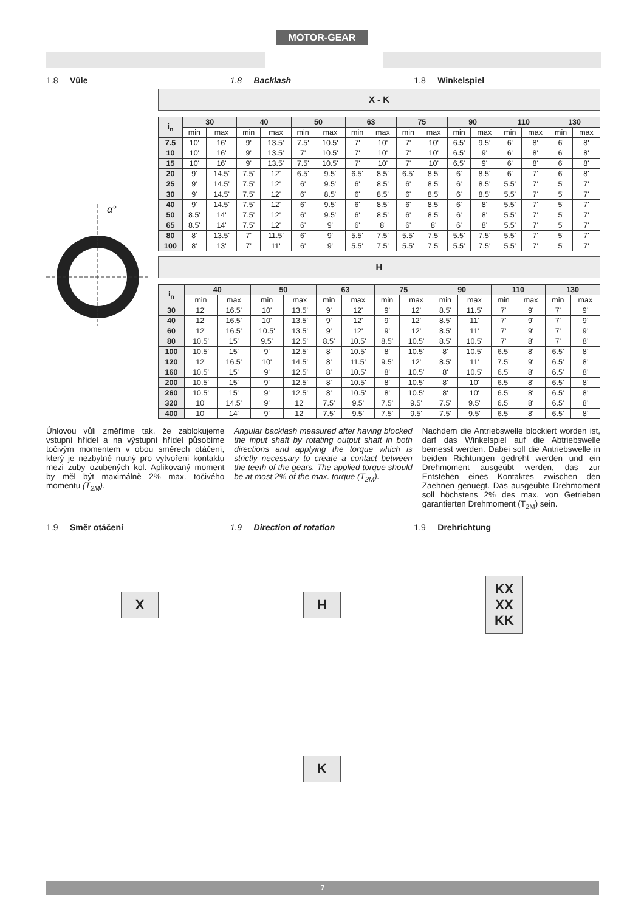MOTOR-GEAR
1.8 Vůle 1.8 Backlash 1.8 Winkelspiel
α°
X - K
| i<sub>n</sub> | 30 | | 40 | | 50 | | 63 | | 75 | | 90 | | 110 | | 130 | |
| --- | --- | --- | --- | --- | --- | --- | --- | --- | --- | --- | --- | --- | --- | --- | --- | --- |
| | min | max | min | max | min | max | min | max | min | max | min | max | min | max | min | max |
| 7.5 | 10' | 16' | 9' | 13.5' | 7.5' | 10.5' | 7' | 10' | 7' | 10' | 6.5' | 9.5' | 6' | 8' | 6' | 8' |
| 10 | 10' | 16' | 9' | 13.5' | 7' | 10.5' | 7' | 10' | 7' | 10' | 6.5' | 9' | 6' | 8' | 6' | 8' |
| 15 | 10' | 16' | 9' | 13.5' | 7.5' | 10.5' | 7' | 10' | 7' | 10' | 6.5' | 9' | 6' | 8' | 6' | 8' |
| 20 | 9' | 14.5' | 7.5' | 12' | 6.5' | 9.5' | 6.5' | 8.5' | 6.5' | 8.5' | 6' | 8.5' | 6' | 7' | 6' | 8' |
| 25 | 9' | 14.5' | 7.5' | 12' | 6' | 9.5' | 6' | 8.5' | 6' | 8.5' | 6' | 8.5' | 5.5' | 7' | 5' | 7' |
| 30 | 9' | 14.5' | 7.5' | 12' | 6' | 8.5' | 6' | 8.5' | 6' | 8.5' | 6' | 8.5' | 5.5' | 7' | 5' | 7' |
| 40 | 9' | 14.5' | 7.5' | 12' | 6' | 9.5' | 6' | 8.5' | 6' | 8.5' | 6' | 8' | 5.5' | 7' | 5' | 7' |
| 50 | 8.5' | 14' | 7.5' | 12' | 6' | 9.5' | 6' | 8.5' | 6' | 8.5' | 6' | 8' | 5.5' | 7' | 5' | 7' |
| 65 | 8.5' | 14' | 7.5' | 12' | 6' | 9' | 6' | 8' | 6' | 8' | 6' | 8' | 5.5' | 7' | 5' | 7' |
| 80 | 8' | 13.5' | 7' | 11.5' | 6' | 9' | 5.5' | 7.5' | 5.5' | 7.5' | 5.5' | 7.5' | 5.5' | 7' | 5' | 7' |
| 100 | 8' | 13' | 7' | 11' | 6' | 9' | 5.5' | 7.5' | 5.5' | 7.5' | 5.5' | 7.5' | 5.5' | 7' | 5' | 7' |
H
| i<sub>n</sub> | 40 | | 50 | | 63 | | 75 | | 90 | | 110 | | 130 | |
| --- | --- | --- | --- | --- | --- | --- | --- | --- | --- | --- | --- | --- | --- | --- |
| | min | max | min | max | min | max | min | max | min | max | min | max | min | max |
| 30 | 12' | 16.5' | 10' | 13.5' | 9' | 12' | 9' | 12' | 8.5' | 11.5' | 7' | 9' | 7' | 9' |
| 40 | 12' | 16.5' | 10' | 13.5' | 9' | 12' | 9' | 12' | 8.5' | 11' | 7' | 9' | 7' | 9' |
| 60 | 12' | 16.5' | 10.5' | 13.5' | 9' | 12' | 9' | 12' | 8.5' | 11' | 7' | 9' | 7' | 9' |
| 80 | 10.5' | 15' | 9.5' | 12.5' | 8.5' | 10.5' | 8.5' | 10.5' | 8.5' | 10.5' | 7' | 8' | 7' | 8' |
| 100 | 10.5' | 15' | 9' | 12.5' | 8' | 10.5' | 8' | 10.5' | 8' | 10.5' | 6.5' | 8' | 6.5' | 8' |
| 120 | 12' | 16.5' | 10' | 14.5' | 8' | 11.5' | 9.5' | 12' | 8.5' | 11' | 7.5' | 9' | 6.5' | 8' |
| 160 | 10.5' | 15' | 9' | 12.5' | 8' | 10.5' | 8' | 10.5' | 8' | 10.5' | 6.5' | 8' | 6.5' | 8' |
| 200 | 10.5' | 15' | 9' | 12.5' | 8' | 10.5' | 8' | 10.5' | 8' | 10' | 6.5' | 8' | 6.5' | 8' |
| 260 | 10.5' | 15' | 9' | 12.5' | 8' | 10.5' | 8' | 10.5' | 8' | 10' | 6.5' | 8' | 6.5' | 8' |
| 320 | 10' | 14.5' | 9' | 12' | 7.5' | 9.5' | 7.5' | 9.5' | 7.5' | 9.5' | 6.5' | 8' | 6.5' | 8' |
| 400 | 10' | 14' | 9' | 12' | 7.5' | 9.5' | 7.5' | 9.5' | 7.5' | 9.5' | 6.5' | 8' | 6.5' | 8' |
Úhlovou vůli změříme tak, že zablokujeme vstupní hřídel a na výstupní hřídel působíme točivým momentem v obou směrech otáčení, který je nezbytně nutný pro vytvoření kontaktu mezi zuby ozubených kol. Aplikovaný moment by měl být maximálně 2% max. točivého momentu (T<sub>2M</sub>).
Angular backlash measured after having blocked the input shaft by rotating output shaft in both directions and applying the torque which is strictly necessary to create a contact between the teeth of the gears. The applied torque should be at most 2% of the max. torque (T<sub>2M</sub>).
Nachdem die Antriebswelle blockiert worden ist, darf das Winkelspiel auf die Abtriebswelle bemesst werden. Dabei soll die Antriebswelle in beiden Richtungen gedreht werden und ein Drehmoment ausgeübt werden, das zur Entstehen eines Kontaktes zwischen den Zaehnen genuegt. Das ausgeübte Drehmoment soll höchstens 2% des max. von Getrieben garantierten Drehmoment (T<sub>2M</sub>) sein.
1.9 Směr otáčení 1.9 Direction of rotation 1.9 Drehrichtung
X H KX
XX
KK
K
7